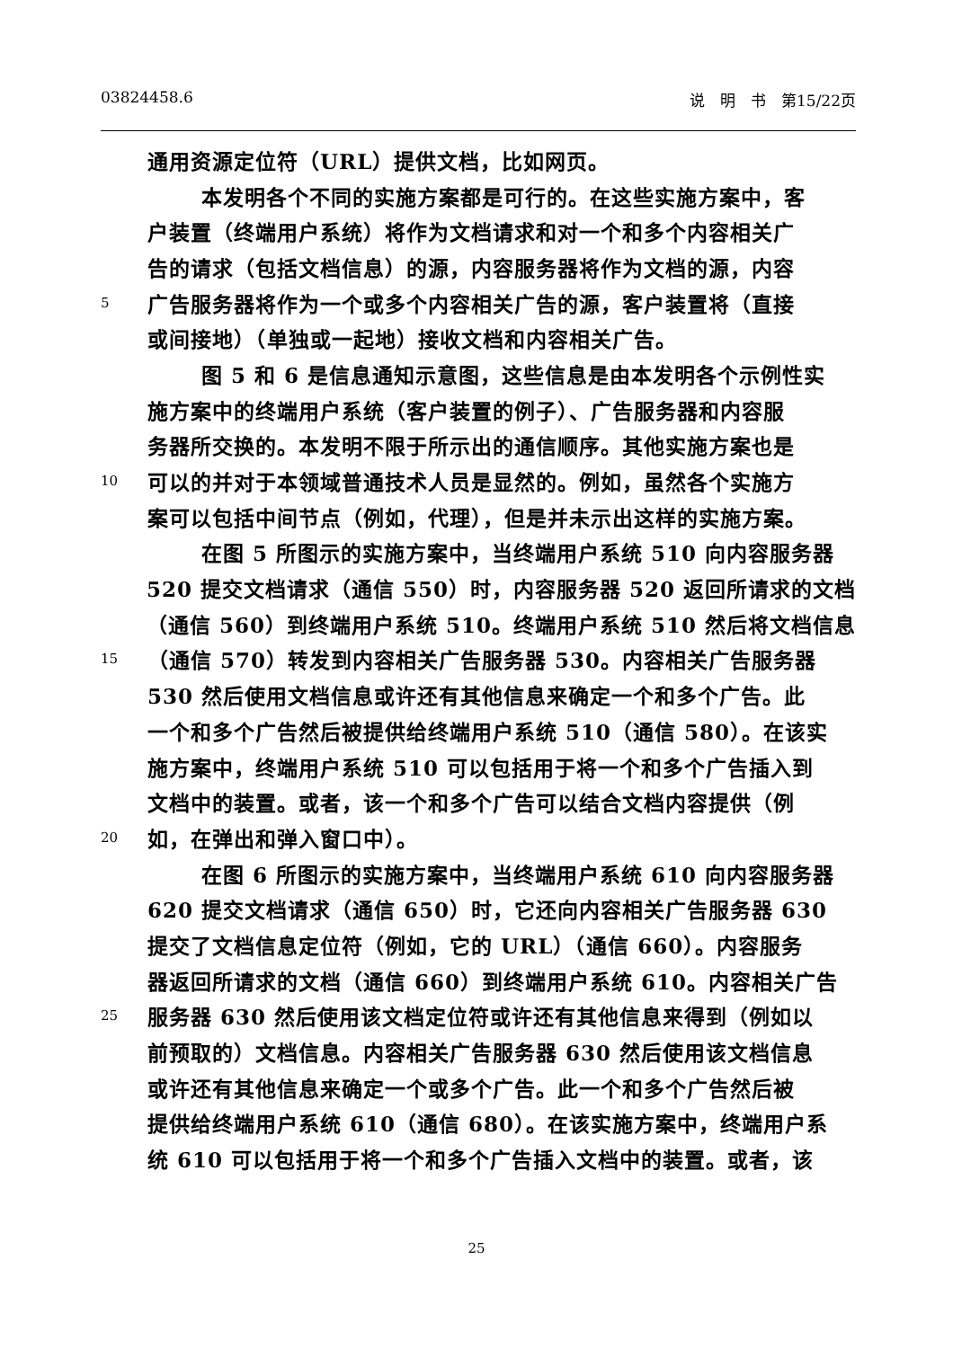03824458.6 说　明　书　第15/22页
通用资源定位符（URL）提供文档，比如网页。
本发明各个不同的实施方案都是可行的。在这些实施方案中，客
户装置（终端用户系统）将作为文档请求和对一个和多个内容相关广
告的请求（包括文档信息）的源，内容服务器将作为文档的源，内容
5 广告服务器将作为一个或多个内容相关广告的源，客户装置将（直接
或间接地）（单独或一起地）接收文档和内容相关广告。
图 5 和 6 是信息通知示意图，这些信息是由本发明各个示例性实
施方案中的终端用户系统（客户装置的例子）、广告服务器和内容服
务器所交换的。本发明不限于所示出的通信顺序。其他实施方案也是
10 可以的并对于本领域普通技术人员是显然的。例如，虽然各个实施方
案可以包括中间节点（例如，代理），但是并未示出这样的实施方案。
在图 5 所图示的实施方案中，当终端用户系统 510 向内容服务器
520 提交文档请求（通信 550）时，内容服务器 520 返回所请求的文档
（通信 560）到终端用户系统 510。终端用户系统 510 然后将文档信息
15 （通信 570）转发到内容相关广告服务器 530。内容相关广告服务器
530 然后使用文档信息或许还有其他信息来确定一个和多个广告。此
一个和多个广告然后被提供给终端用户系统 510（通信 580）。在该实
施方案中，终端用户系统 510 可以包括用于将一个和多个广告插入到
文档中的装置。或者，该一个和多个广告可以结合文档内容提供（例
20 如，在弹出和弹入窗口中）。
在图 6 所图示的实施方案中，当终端用户系统 610 向内容服务器
620 提交文档请求（通信 650）时，它还向内容相关广告服务器 630
提交了文档信息定位符（例如，它的 URL）（通信 660）。内容服务
器返回所请求的文档（通信 660）到终端用户系统 610。内容相关广告
25 服务器 630 然后使用该文档定位符或许还有其他信息来得到（例如以
前预取的）文档信息。内容相关广告服务器 630 然后使用该文档信息
或许还有其他信息来确定一个或多个广告。此一个和多个广告然后被
提供给终端用户系统 610（通信 680）。在该实施方案中，终端用户系
统 610 可以包括用于将一个和多个广告插入文档中的装置。或者，该
25